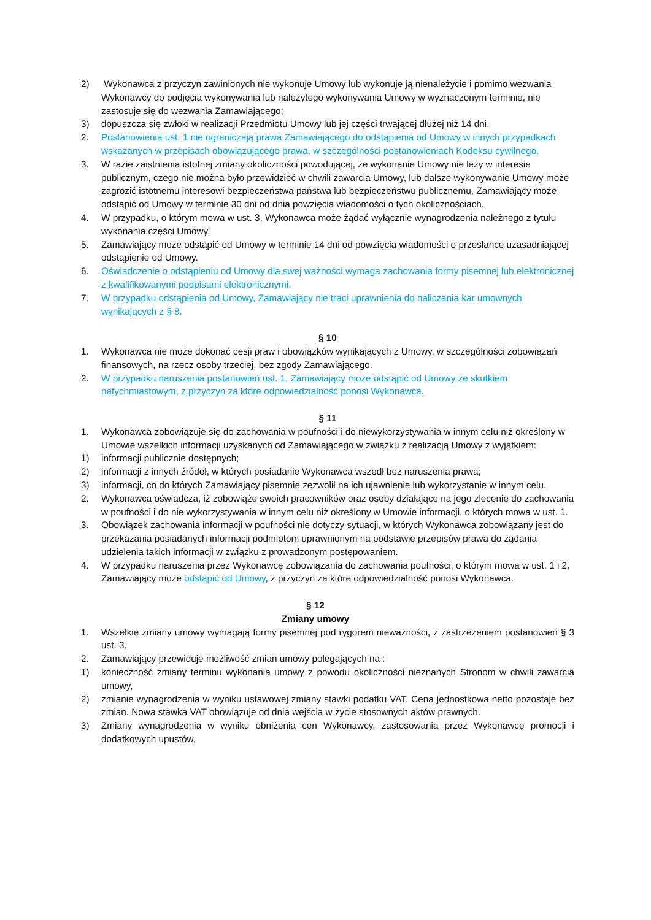2) Wykonawca z przyczyn zawinionych nie wykonuje Umowy lub wykonuje ją nienależycie i pomimo wezwania Wykonawcy do podjęcia wykonywania lub należytego wykonywania Umowy w wyznaczonym terminie, nie zastosuje się do wezwania Zamawiającego;
3) dopuszcza się zwłoki w realizacji Przedmiotu Umowy lub jej części trwającej dłużej niż 14 dni.
2. Postanowienia ust. 1 nie ograniczają prawa Zamawiającego do odstąpienia od Umowy w innych przypadkach wskazanych w przepisach obowiązującego prawa, w szczególności postanowieniach Kodeksu cywilnego.
3. W razie zaistnienia istotnej zmiany okoliczności powodującej, że wykonanie Umowy nie leży w interesie publicznym, czego nie można było przewidzieć w chwili zawarcia Umowy, lub dalsze wykonywanie Umowy może zagrozić istotnemu interesowi bezpieczeństwa państwa lub bezpieczeństwu publicznemu, Zamawiający może odstąpić od Umowy w terminie 30 dni od dnia powzięcia wiadomości o tych okolicznościach.
4. W przypadku, o którym mowa w ust. 3, Wykonawca może żądać wyłącznie wynagrodzenia należnego z tytułu wykonania części Umowy.
5. Zamawiający może odstąpić od Umowy w terminie 14 dni od powzięcia wiadomości o przesłance uzasadniającej odstąpienie od Umowy.
6. Oświadczenie o odstąpieniu od Umowy dla swej ważności wymaga zachowania formy pisemnej lub elektronicznej z kwalifikowanymi podpisami elektronicznymi.
7. W przypadku odstąpienia od Umowy, Zamawiający nie traci uprawnienia do naliczania kar umownych wynikających z § 8.
§ 10
1. Wykonawca nie może dokonać cesji praw i obowiązków wynikających z Umowy, w szczególności zobowiązań finansowych, na rzecz osoby trzeciej, bez zgody Zamawiającego.
2. W przypadku naruszenia postanowień ust. 1, Zamawiający może odstąpić od Umowy ze skutkiem natychmiastowym, z przyczyn za które odpowiedzialność ponosi Wykonawca.
§ 11
1. Wykonawca zobowiązuje się do zachowania w poufności i do niewykorzystywania w innym celu niż określony w Umowie wszelkich informacji uzyskanych od Zamawiającego w związku z realizacją Umowy z wyjątkiem:
1) informacji publicznie dostępnych;
2) informacji z innych źródeł, w których posiadanie Wykonawca wszedł bez naruszenia prawa;
3) informacji, co do których Zamawiający pisemnie zezwolił na ich ujawnienie lub wykorzystanie w innym celu.
2. Wykonawca oświadcza, iż zobowiąże swoich pracowników oraz osoby działające na jego zlecenie do zachowania w poufności i do nie wykorzystywania w innym celu niż określony w Umowie informacji, o których mowa w ust. 1.
3. Obowiązek zachowania informacji w poufności nie dotyczy sytuacji, w których Wykonawca zobowiązany jest do przekazania posiadanych informacji podmiotom uprawnionym na podstawie przepisów prawa do żądania udzielenia takich informacji w związku z prowadzonym postępowaniem.
4. W przypadku naruszenia przez Wykonawcę zobowiązania do zachowania poufności, o którym mowa w ust. 1 i 2, Zamawiający może odstąpić od Umowy, z przyczyn za które odpowiedzialność ponosi Wykonawca.
§ 12
Zmiany umowy
1. Wszelkie zmiany umowy wymagają formy pisemnej pod rygorem nieważności, z zastrzeżeniem postanowień § 3 ust. 3.
2. Zamawiający przewiduje możliwość zmian umowy polegających na :
1) konieczność zmiany terminu wykonania umowy z powodu okoliczności nieznanych Stronom w chwili zawarcia umowy,
2) zmianie wynagrodzenia w wyniku ustawowej zmiany stawki podatku VAT. Cena jednostkowa netto pozostaje bez zmian. Nowa stawka VAT obowiązuje od dnia wejścia w życie stosownych aktów prawnych.
3) Zmiany wynagrodzenia w wyniku obniżenia cen Wykonawcy, zastosowania przez Wykonawcę promocji i dodatkowych upustów,